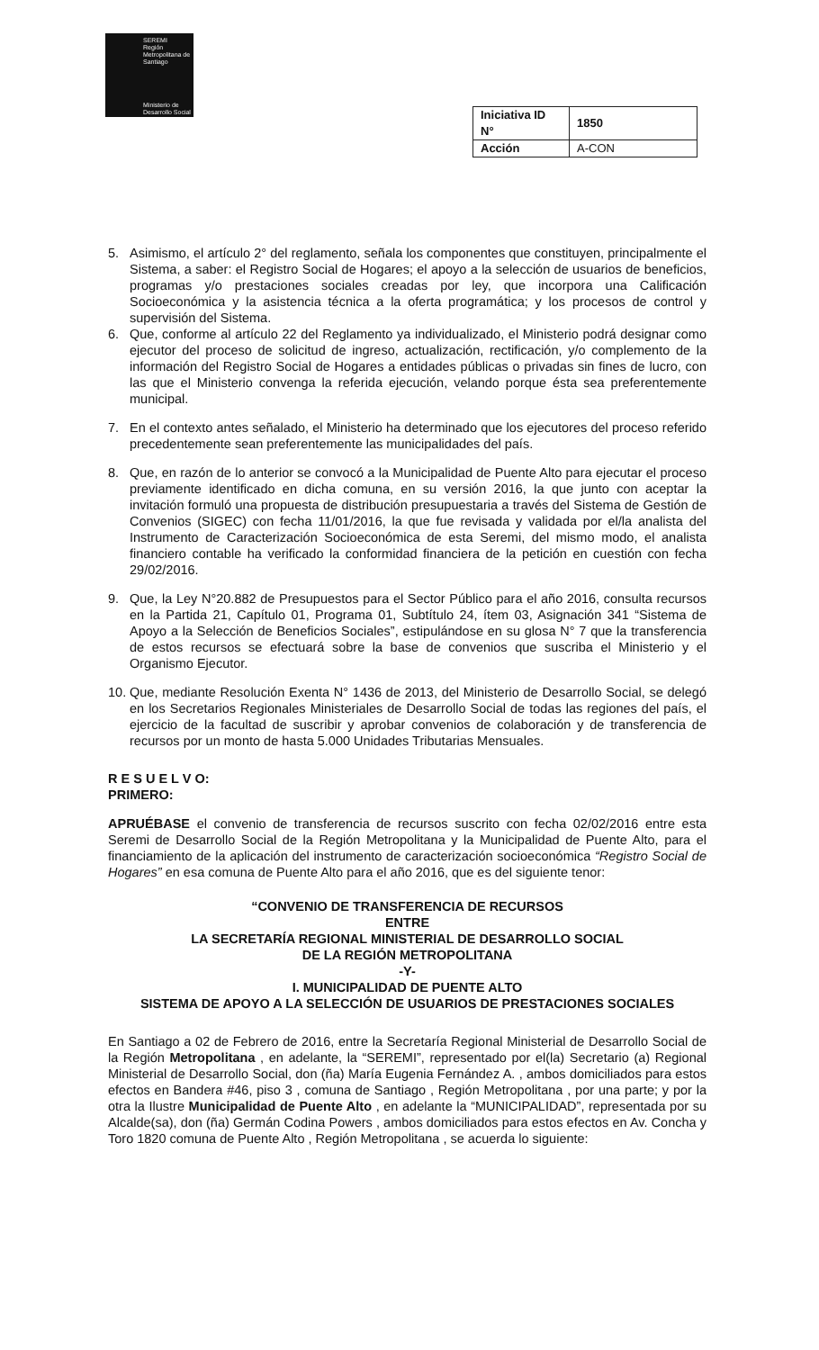SEREMI
Región Metropolitana de Santiago
Ministerio de Desarrollo Social
| Iniciativa ID N° | 1850 |
| Acción | A-CON |
5. Asimismo, el artículo 2° del reglamento, señala los componentes que constituyen, principalmente el Sistema, a saber: el Registro Social de Hogares; el apoyo a la selección de usuarios de beneficios, programas y/o prestaciones sociales creadas por ley, que incorpora una Calificación Socioeconómica y la asistencia técnica a la oferta programática; y los procesos de control y supervisión del Sistema.
6. Que, conforme al artículo 22 del Reglamento ya individualizado, el Ministerio podrá designar como ejecutor del proceso de solicitud de ingreso, actualización, rectificación, y/o complemento de la información del Registro Social de Hogares a entidades públicas o privadas sin fines de lucro, con las que el Ministerio convenga la referida ejecución, velando porque ésta sea preferentemente municipal.
7. En el contexto antes señalado, el Ministerio ha determinado que los ejecutores del proceso referido precedentemente sean preferentemente las municipalidades del país.
8. Que, en razón de lo anterior se convocó a la Municipalidad de Puente Alto para ejecutar el proceso previamente identificado en dicha comuna, en su versión 2016, la que junto con aceptar la invitación formuló una propuesta de distribución presupuestaria a través del Sistema de Gestión de Convenios (SIGEC) con fecha 11/01/2016, la que fue revisada y validada por el/la analista del Instrumento de Caracterización Socioeconómica de esta Seremi, del mismo modo, el analista financiero contable ha verificado la conformidad financiera de la petición en cuestión con fecha 29/02/2016.
9. Que, la Ley N°20.882 de Presupuestos para el Sector Público para el año 2016, consulta recursos en la Partida 21, Capítulo 01, Programa 01, Subtítulo 24, ítem 03, Asignación 341 “Sistema de Apoyo a la Selección de Beneficios Sociales”, estipulándose en su glosa N° 7 que la transferencia de estos recursos se efectuará sobre la base de convenios que suscriba el Ministerio y el Organismo Ejecutor.
10. Que, mediante Resolución Exenta N° 1436 de 2013, del Ministerio de Desarrollo Social, se delegó en los Secretarios Regionales Ministeriales de Desarrollo Social de todas las regiones del país, el ejercicio de la facultad de suscribir y aprobar convenios de colaboración y de transferencia de recursos por un monto de hasta 5.000 Unidades Tributarias Mensuales.
R E S U E L V O:
PRIMERO:
APRUÉBASE el convenio de transferencia de recursos suscrito con fecha 02/02/2016 entre esta Seremi de Desarrollo Social de la Región Metropolitana y la Municipalidad de Puente Alto, para el financiamiento de la aplicación del instrumento de caracterización socioeconómica “Registro Social de Hogares” en esa comuna de Puente Alto para el año 2016, que es del siguiente tenor:
“CONVENIO DE TRANSFERENCIA DE RECURSOS
ENTRE
LA SECRETARÍA REGIONAL MINISTERIAL DE DESARROLLO SOCIAL
DE LA REGIÓN METROPOLITANA
-Y-
I. MUNICIPALIDAD DE PUENTE ALTO
SISTEMA DE APOYO A LA SELECCIÓN DE USUARIOS DE PRESTACIONES SOCIALES
En Santiago a 02 de Febrero de 2016, entre la Secretaría Regional Ministerial de Desarrollo Social de la Región Metropolitana , en adelante, la “SEREMI”, representado por el(la) Secretario (a) Regional Ministerial de Desarrollo Social, don (ña) María Eugenia Fernández A. , ambos domiciliados para estos efectos en Bandera #46, piso 3 , comuna de Santiago , Región Metropolitana , por una parte; y por la otra la Ilustre Municipalidad de Puente Alto , en adelante la “MUNICIPALIDAD”, representada por su Alcalde(sa), don (ña) Germán Codina Powers , ambos domiciliados para estos efectos en Av. Concha y Toro 1820 comuna de Puente Alto , Región Metropolitana , se acuerda lo siguiente: